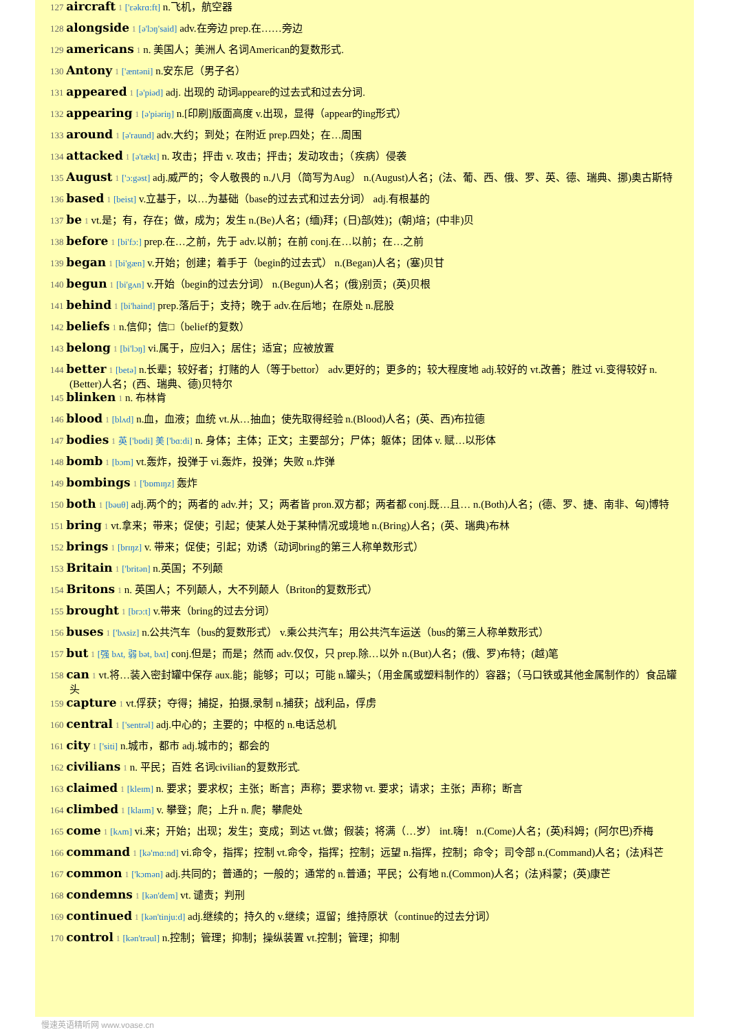127 aircraft 1 ['εəkrɑ:ft] n.飞机，航空器
128 alongside 1 [ə'lɔŋ'said] adv.在旁边 prep.在……旁边
129 americans 1 n. 美国人；美洲人 名词American的复数形式.
130 Antony 1 ['æntəni] n.安东尼（男子名）
131 appeared 1 [ə'piəd] adj. 出现的 动词appeare的过去式和过去分词.
132 appearing 1 [ə'piəriŋ] n.[印刷]版面高度 v.出现，显得（appear的ing形式）
133 around 1 [ə'raund] adv.大约；到处；在附近 prep.四处；在…周围
134 attacked 1 [ə'tækt] n. 攻击；抨击 v. 攻击；抨击；发动攻击；（疾病）侵袭
135 August 1 ['ɔ:gəst] adj.威严的；令人敬畏的 n.八月（简写为Aug） n.(August)人名；(法、葡、西、俄、罗、英、德、瑞典、挪)奥古斯特
136 based 1 [beist] v.立基于，以…为基础（base的过去式和过去分词） adj.有根基的
137 be 1 vt.是；有，存在；做，成为；发生 n.(Be)人名；(缅)拜；(日)部(姓)；(朝)培；(中非)贝
138 before 1 [bi'fɔ:] prep.在…之前，先于 adv.以前；在前 conj.在…以前；在…之前
139 began 1 [bi'gæn] v.开始；创建；着手于（begin的过去式） n.(Began)人名；(塞)贝甘
140 begun 1 [bi'gʌn] v.开始（begin的过去分词） n.(Begun)人名；(俄)别贡；(英)贝根
141 behind 1 [bi'haind] prep.落后于；支持；晚于 adv.在后地；在原处 n.屁股
142 beliefs 1 n.信仰；信□（belief的复数）
143 belong 1 [bi'lɔŋ] vi.属于，应归入；居住；适宜；应被放置
144 better 1 [betə] n.长辈；较好者；打赌的人（等于bettor） adv.更好的；更多的；较大程度地 adj.较好的 vt.改善；胜过 vi.变得较好 n.(Better)人名；(西、瑞典、德)贝特尔
145 blinken 1 n. 布林肯
146 blood 1 [blʌd] n.血，血液；血统 vt.从…抽血；使先取得经验 n.(Blood)人名；(英、西)布拉德
147 bodies 1 英 ['bɒdi] 美 ['bɑ:di] n. 身体；主体；正文；主要部分；尸体；躯体；团体 v. 赋…以形体
148 bomb 1 [bɔm] vt.轰炸，投弹于 vi.轰炸，投弹；失败 n.炸弹
149 bombings 1 ['bɒmɪŋz] 轰炸
150 both 1 [bəuθ] adj.两个的；两者的 adv.并；又；两者皆 pron.双方都；两者都 conj.既…且… n.(Both)人名；(德、罗、捷、南非、匈)博特
151 bring 1 vt.拿来；带来；促使；引起；使某人处于某种情况或境地 n.(Bring)人名；(英、瑞典)布林
152 brings 1 [brɪŋz] v. 带来；促使；引起；劝诱（动词bring的第三人称单数形式）
153 Britain 1 ['britən] n.英国；不列颠
154 Britons 1 n. 英国人；不列颠人，大不列颠人（Briton的复数形式）
155 brought 1 [brɔ:t] v.带来（bring的过去分词）
156 buses 1 ['bʌsiz] n.公共汽车（bus的复数形式） v.乘公共汽车；用公共汽车运送（bus的第三人称单数形式）
157 but 1 [强 bʌt, 弱 bət, bʌt] conj.但是；而是；然而 adv.仅仅，只 prep.除…以外 n.(But)人名；(俄、罗)布特；(越)笔
158 can 1 vt.将…装入密封罐中保存 aux.能；能够；可以；可能 n.罐头；（用金属或塑料制作的）容器；（马口铁或其他金属制作的）食品罐头
159 capture 1 vt.俘获；夺得；捕捉，拍摄,录制 n.捕获；战利品，俘虏
160 central 1 ['sentrəl] adj.中心的；主要的；中枢的 n.电话总机
161 city 1 ['siti] n.城市，都市 adj.城市的；都会的
162 civilians 1 n. 平民；百姓 名词civilian的复数形式.
163 claimed 1 [kleɪm] n. 要求；要求权；主张；断言；声称；要求物 vt. 要求；请求；主张；声称；断言
164 climbed 1 [klaɪm] v. 攀登；爬；上升 n. 爬；攀爬处
165 come 1 [kʌm] vi.来；开始；出现；发生；变成；到达 vt.做；假装；将满（…岁） int.嗨！ n.(Come)人名；(英)科姆；(阿尔巴)乔梅
166 command 1 [kə'mɑ:nd] vi.命令，指挥；控制 vt.命令，指挥；控制；远望 n.指挥，控制；命令；司令部 n.(Command)人名；(法)科芒
167 common 1 ['kɔmən] adj.共同的；普通的；一般的；通常的 n.普通；平民；公有地 n.(Common)人名；(法)科蒙；(英)康芒
168 condemns 1 [kən'dem] vt. 谴责；判刑
169 continued 1 [kən'tinju:d] adj.继续的；持久的 v.继续；逗留；维持原状（continue的过去分词）
170 control 1 [kən'trəul] n.控制；管理；抑制；操纵装置 vt.控制；管理；抑制
慢速英语精听网 www.voase.cn